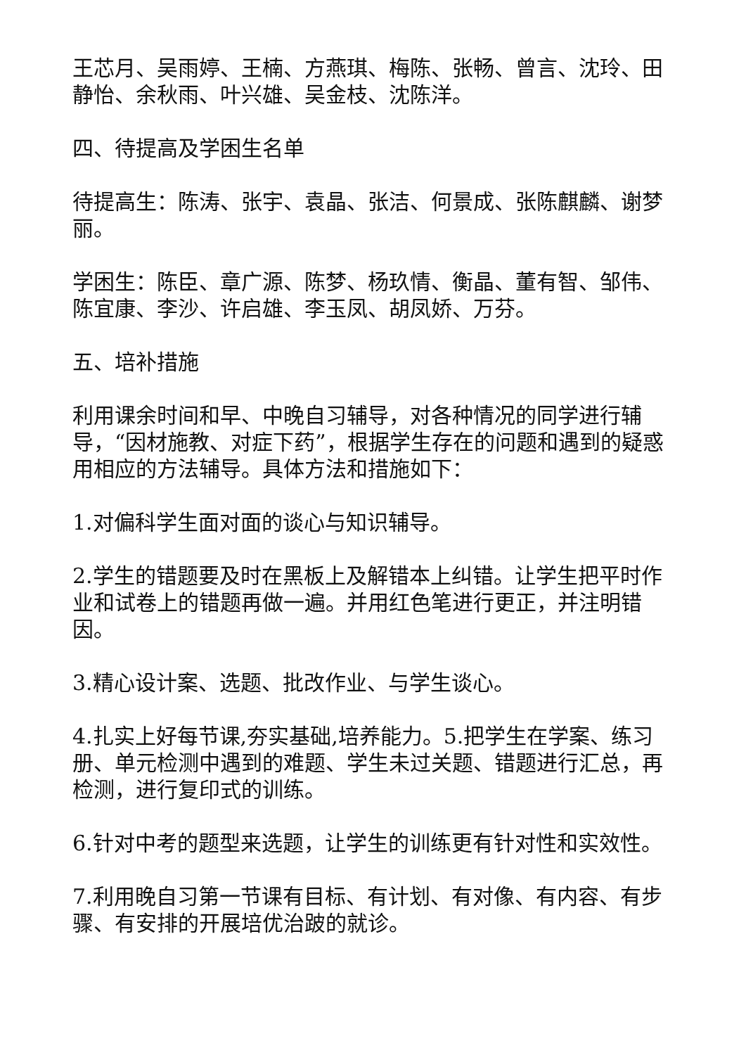王芯月、吴雨婷、王楠、方燕琪、梅陈、张畅、曾言、沈玲、田静怡、余秋雨、叶兴雄、吴金枝、沈陈洋。
四、待提高及学困生名单
待提高生：陈涛、张宇、袁晶、张洁、何景成、张陈麒麟、谢梦丽。
学困生：陈臣、章广源、陈梦、杨玖情、衡晶、董有智、邹伟、陈宜康、李沙、许启雄、李玉凤、胡凤娇、万芬。
五、培补措施
利用课余时间和早、中晚自习辅导，对各种情况的同学进行辅导，“因材施教、对症下药”，根据学生存在的问题和遇到的疑惑用相应的方法辅导。具体方法和措施如下：
1.对偏科学生面对面的谈心与知识辅导。
2.学生的错题要及时在黑板上及解错本上纠错。让学生把平时作业和试卷上的错题再做一遍。并用红色笔进行更正，并注明错因。
3.精心设计案、选题、批改作业、与学生谈心。
4.扎实上好每节课,夯实基础,培养能力。5.把学生在学案、练习册、单元检测中遇到的难题、学生未过关题、错题进行汇总，再检测，进行复印式的训练。
6.针对中考的题型来选题，让学生的训练更有针对性和实效性。
7.利用晚自习第一节课有目标、有计划、有对像、有内容、有步骤、有安排的开展培优治跛的就诊。